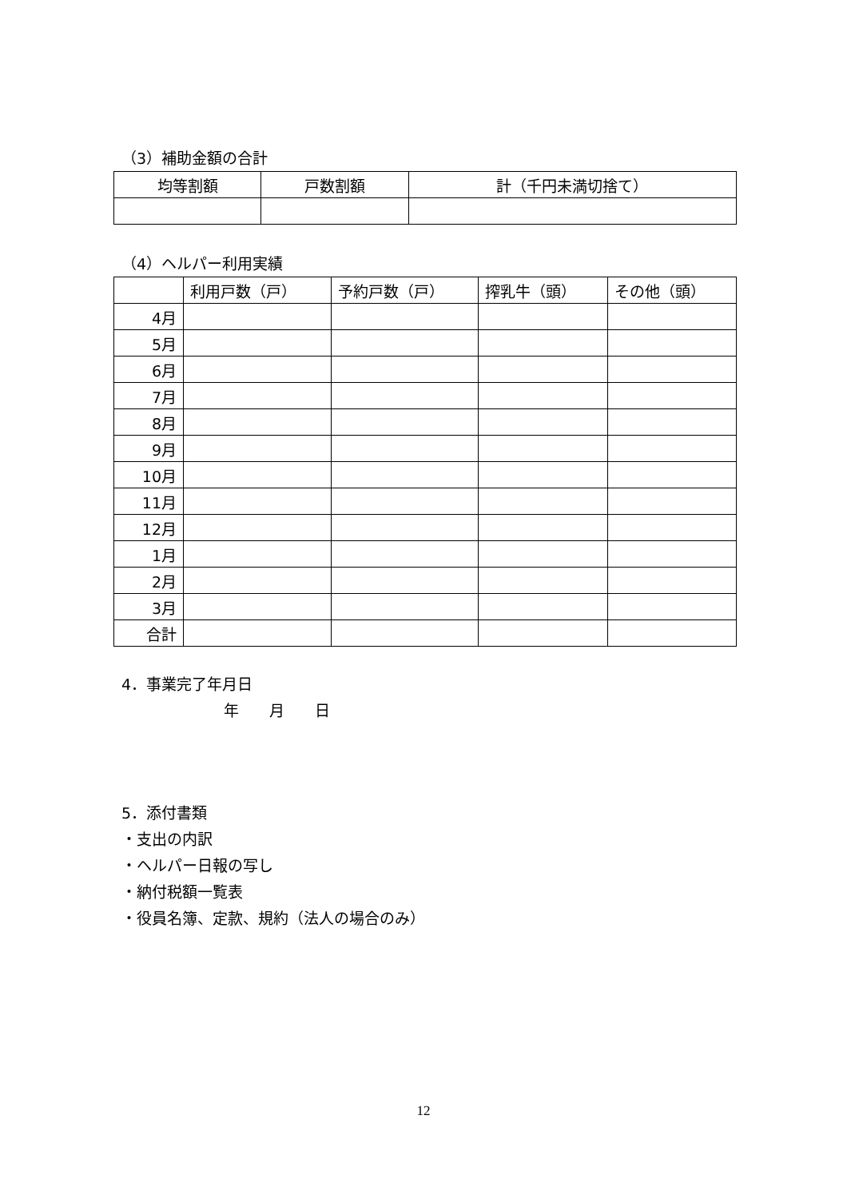（3）補助金額の合計
| 均等割額 | 戸数割額 | 計（千円未満切捨て） |
| --- | --- | --- |
（4）ヘルパー利用実績
| | 利用戸数（戸） | 予約戸数（戸） | 搾乳牛（頭） | その他（頭） |
| --- | --- | --- | --- | --- |
| 4月 | | | | |
| 5月 | | | | |
| 6月 | | | | |
| 7月 | | | | |
| 8月 | | | | |
| 9月 | | | | |
| 10月 | | | | |
| 11月 | | | | |
| 12月 | | | | |
| 1月 | | | | |
| 2月 | | | | |
| 3月 | | | | |
| 合計 | | | | |
4．事業完了年月日
年　　月　　日
5．添付書類
・支出の内訳
・ヘルパー日報の写し
・納付税額一覧表
・役員名簿、定款、規約（法人の場合のみ）
12